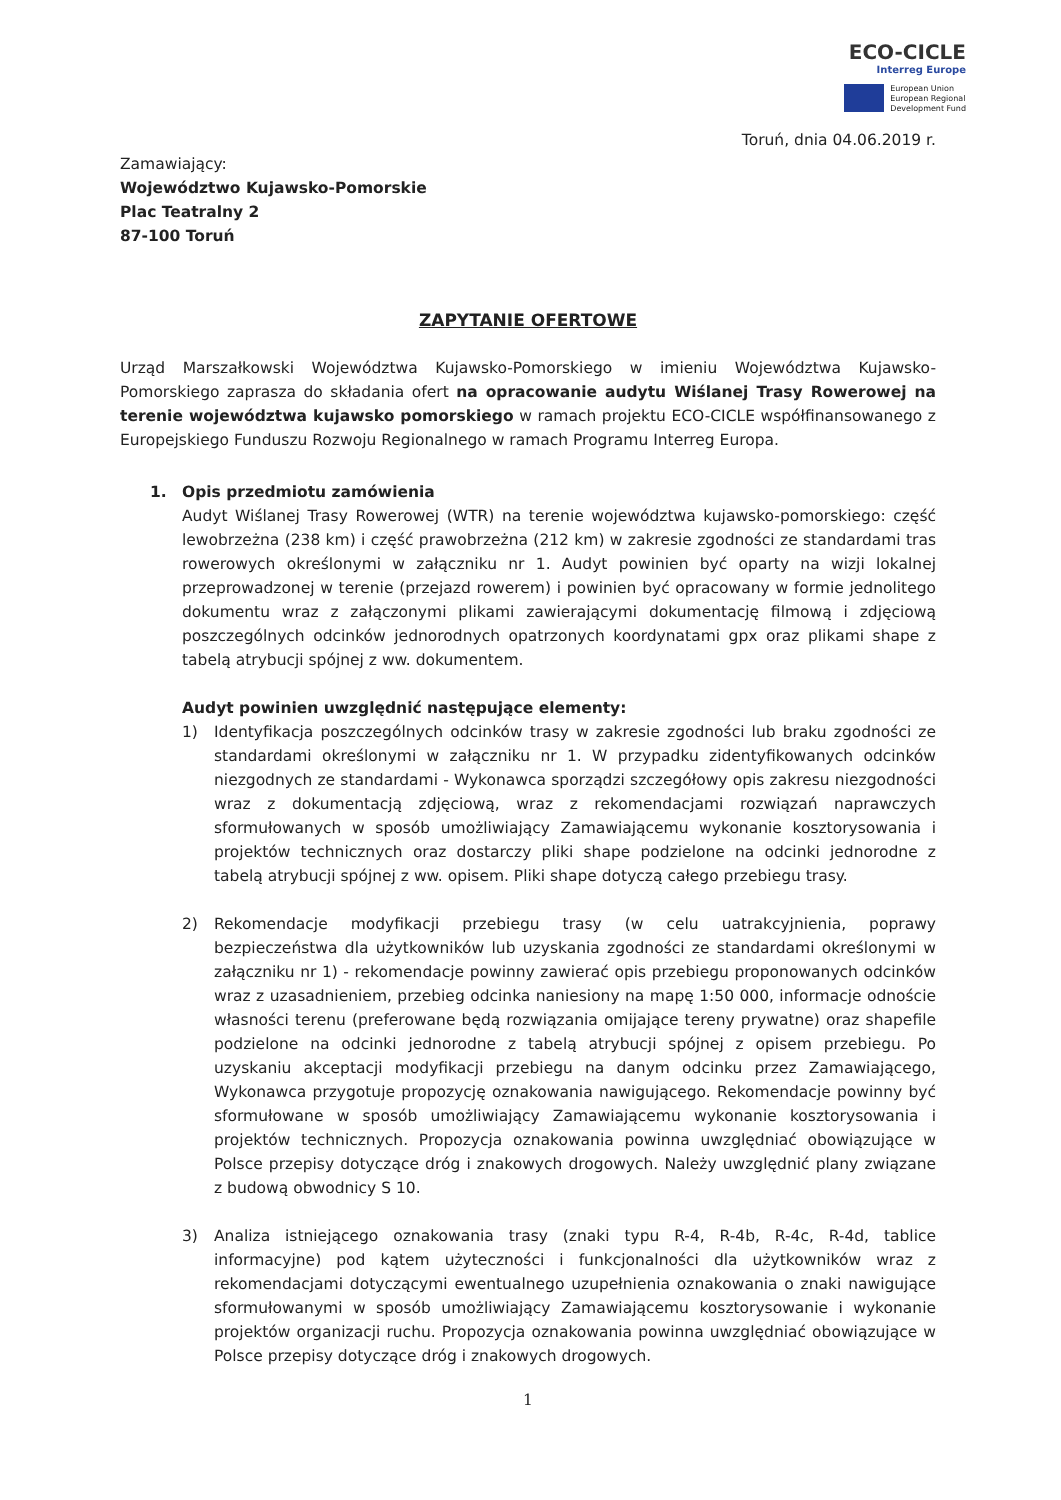ECO-CICLE
Interreg Europe
European Union
European Regional
Development Fund
Toruń, dnia 04.06.2019 r.
Zamawiający:
Województwo Kujawsko-Pomorskie
Plac Teatralny 2
87-100 Toruń
ZAPYTANIE OFERTOWE
Urząd Marszałkowski Województwa Kujawsko-Pomorskiego w imieniu Województwa Kujawsko-Pomorskiego zaprasza do składania ofert na opracowanie audytu Wiślanej Trasy Rowerowej na terenie województwa kujawsko pomorskiego w ramach projektu ECO-CICLE współfinansowanego z Europejskiego Funduszu Rozwoju Regionalnego w ramach Programu Interreg Europa.
1. Opis przedmiotu zamówienia
Audyt Wiślanej Trasy Rowerowej (WTR) na terenie województwa kujawsko-pomorskiego: część lewobrzeżna (238 km) i część prawobrzeżna (212 km) w zakresie zgodności ze standardami tras rowerowych określonymi w załączniku nr 1. Audyt powinien być oparty na wizji lokalnej przeprowadzonej w terenie (przejazd rowerem) i powinien być opracowany w formie jednolitego dokumentu wraz z załączonymi plikami zawierającymi dokumentację filmową i zdjęciową poszczególnych odcinków jednorodnych opatrzonych koordynatami gpx oraz plikami shape z tabelą atrybucji spójnej z ww. dokumentem.
Audyt powinien uwzględnić następujące elementy:
1) Identyfikacja poszczególnych odcinków trasy w zakresie zgodności lub braku zgodności ze standardami określonymi w załączniku nr 1. W przypadku zidentyfikowanych odcinków niezgodnych ze standardami - Wykonawca sporządzi szczegółowy opis zakresu niezgodności wraz z dokumentacją zdjęciową, wraz z rekomendacjami rozwiązań naprawczych sformułowanych w sposób umożliwiający Zamawiającemu wykonanie kosztorysowania i projektów technicznych oraz dostarczy pliki shape podzielone na odcinki jednorodne z tabelą atrybucji spójnej z ww. opisem. Pliki shape dotyczą całego przebiegu trasy.
2) Rekomendacje modyfikacji przebiegu trasy (w celu uatrakcyjnienia, poprawy bezpieczeństwa dla użytkowników lub uzyskania zgodności ze standardami określonymi w załączniku nr 1) - rekomendacje powinny zawierać opis przebiegu proponowanych odcinków wraz z uzasadnieniem, przebieg odcinka naniesiony na mapę 1:50 000, informacje odnoście własności terenu (preferowane będą rozwiązania omijające tereny prywatne) oraz shapefile podzielone na odcinki jednorodne z tabelą atrybucji spójnej z opisem przebiegu. Po uzyskaniu akceptacji modyfikacji przebiegu na danym odcinku przez Zamawiającego, Wykonawca przygotuje propozycję oznakowania nawigującego. Rekomendacje powinny być sformułowane w sposób umożliwiający Zamawiającemu wykonanie kosztorysowania i projektów technicznych. Propozycja oznakowania powinna uwzględniać obowiązujące w Polsce przepisy dotyczące dróg i znakowych drogowych. Należy uwzględnić plany związane z budową obwodnicy S 10.
3) Analiza istniejącego oznakowania trasy (znaki typu R-4, R-4b, R-4c, R-4d, tablice informacyjne) pod kątem użyteczności i funkcjonalności dla użytkowników wraz z rekomendacjami dotyczącymi ewentualnego uzupełnienia oznakowania o znaki nawigujące sformułowanymi w sposób umożliwiający Zamawiającemu kosztorysowanie i wykonanie projektów organizacji ruchu. Propozycja oznakowania powinna uwzględniać obowiązujące w Polsce przepisy dotyczące dróg i znakowych drogowych.
1